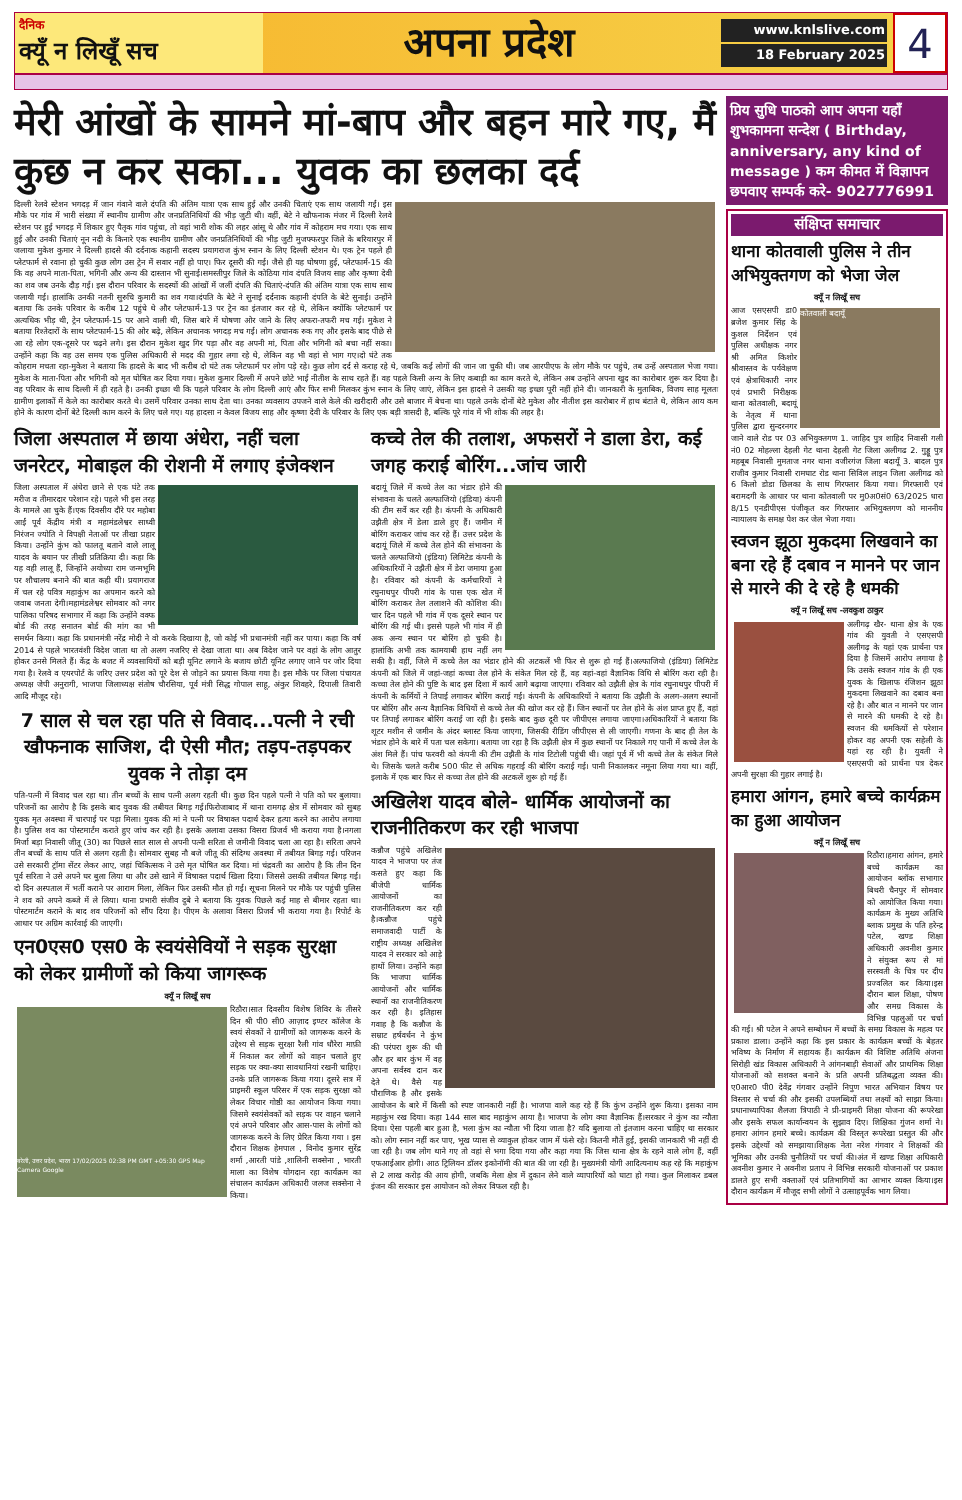दैनिक
क्यूँ न लिखूँ सच
अपना प्रदेश
www.knlslive.com
18 February 2025
4
मेरी आंखों के सामने मां-बाप और बहन मारे गए, मैं कुछ न कर सका... युवक का छलका दर्द
दिल्ली रेलवे स्टेशन भगदड़ में जान गंवाने वाले दंपति की अंतिम यात्रा एक साथ हुई और उनकी चिताएं एक साथ जलायी गईं। इस मौके पर गांव में भारी संख्या में स्थानीय ग्रामीण और जनप्रतिनिधियों की भीड़ जुटी थी। वहीं, बेटे ने खौफनाक मंजर में दिल्ली रेलवे स्टेशन पर हुई भगदड़ में शिकार हुए पैतृक गांव पहुंचा, तो वहां भारी शोक की लहर आंसू थे और गांव में कोहराम मच गया। एक साथ हुई और उनकी चिताएं नून नदी के किनारे एक स्थानीय ग्रामीण और जनप्रतिनिधियों की भीड़ जुटी मुजफ्फरपुर जिले के बरियारपुर में जलाया मुकेश कुमार ने दिल्ली हादसे की दर्दनाक कहानी सदस्य प्रयागराज कुंभ स्नान के लिए दिल्ली स्टेशन थे। एक ट्रेन पहले ही प्लेटफार्म से रवाना हो चुकी कुछ लोग उस ट्रेन में सवार नहीं हो पाए। फिर दूसरी की गई। जैसे ही यह घोषणा हुई, प्लेटफार्म-15 की कि वह अपने माता-पिता, भगिनी और अन्य की दास्तान भी सुनाई।समस्तीपुर जिले के कोठिया गांव दंपति विजय साह और कृष्णा देवी का शव जब उनके दौड़ गई। इस दौरान परिवार के सदस्यों की आंखों में जलीं दंपति की चिताएं-दंपति की अंतिम यात्रा एक साथ साथ जलायी गई। हालांकि उनकी नतनी सुरुचि कुमारी का शव गया।दंपति के बेटे ने सुनाई दर्दनाक कहानी दंपति के बेटे सुनाई। उन्होंने बताया कि उनके परिवार के करीब 12 पहुंचे थे और प्लेटफार्म-13 पर ट्रेन का इंतजार कर रहे थे, लेकिन क्योंकि प्लेटफार्म पर अत्यधिक भीड़ थी, ट्रेन प्लेटफार्म-15 पर आने वाली थी, जिस बारे में घोषणा ओर जाने के लिए अफरा-तफरी मच गई। मुकेश ने बताया रिश्तेदारों के साथ प्लेटफार्म-15 की ओर बढ़े, लेकिन अचानक भगदड़ मच गई। लोग अचानक रुक गए और इसके बाद पीछे से आ रहे लोग एक-दूसरे पर चढ़ने लगे। इस दौरान मुकेश खुद गिर पड़ा और वह अपनी मां, पिता और भगिनी को बचा नहीं सका। उन्होंने कहा कि वह उस समय एक पुलिस अधिकारी से मदद की गुहार लगा रहे थे, लेकिन वह भी वहां से भाग गए।दो घंटे तक कोहराम मचता रहा-मुकेश ने बताया कि हादसे के बाद भी करीब दो घंटे तक प्लेटफार्म पर लोग पड़े रहे। कुछ लोग दर्द से कराह रहे थे, जबकि कई लोगों की जान जा चुकी थी। जब आरपीएफ के लोग मौके पर पहुंचे, तब उन्हें अस्पताल भेजा गया। मुकेश के माता-पिता और भगिनी को मृत घोषित कर दिया गया। मुकेश कुमार दिल्ली में अपने छोटे भाई नीतीश के साथ रहते हैं। वह पहले किसी अन्य के लिए कबाड़ी का काम करते थे, लेकिन अब उन्होंने अपना खुद का कारोबार शुरू कर दिया है। वह परिवार के साथ दिल्ली में ही रहते है। उनकी इच्छा थी कि पहले परिवार के लोग दिल्ली आएं और फिर सभी मिलकर कुंभ स्नान के लिए जाएं, लेकिन इस हादसे ने उसकी यह इच्छा पूरी नहीं होने दी। जानकारी के मुताबिक, विजय साह मूलतः ग्रामीण इलाकों में केले का कारोबार करते थे। उसमें परिवार उनका साथ देता था। उनका व्यवसाय उपजने वाले केले की खरीदारी और उसे बाजार में बेचना था। पहले उनके दोनों बेटे मुकेश और नीतीश इस कारोबार में हाथ बंटाते थे, लेकिन आय कम होने के कारण दोनों बेटे दिल्ली काम करने के लिए चले गए। यह हादसा न केवल विजय साह और कृष्णा देवी के परिवार के लिए एक बड़ी त्रासदी है, बल्कि पूरे गांव में भी शोक की लहर है।
जिला अस्पताल में छाया अंधेरा, नहीं चला जनरेटर, मोबाइल की रोशनी में लगाए इंजेक्शन
जिला अस्पताल में अंधेरा छाने से एक घंटे तक मरीज व तीमारदार परेशान रहे। पहले भी इस तरह के मामले आ चुके हैं।एक दिवसीय दौरे पर महोबा आईं पूर्व केंद्रीय मंत्री व महामंडलेश्वर साध्वी निरंजन ज्योति ने विपक्षी नेताओं पर तीखा प्रहार किया। उन्होंने कुंभ को फालतू बताने वाले लालू यादव के बयान पर तीखी प्रतिक्रिया दी। कहा कि यह वही लालू हैं, जिन्होंने अयोध्या राम जन्मभूमि पर शौचालय बनाने की बात कही थी। प्रयागराज में चल रहे पवित्र महाकुंभ का अपमान करने को जवाब जनता देगी।महामंडलेश्वर सोमवार को नगर पालिका परिषद सभागार में कहा कि उन्होंने वक्फ बोर्ड की तरह सनातन बोर्ड की मांग का भी समर्थन किया। कहा कि प्रधानमंत्री नरेंद्र मोदी ने वो करके दिखाया है, जो कोई भी प्रधानमंत्री नहीं कर पाया। कहा कि वर्ष 2014 से पहले भारतवंशी विदेश जाता था तो अलग नजरिए से देखा जाता था। अब विदेश जाने पर वहां के लोग आतुर होकर उनसे मिलते हैं। केंद्र के बजट में व्यवसायियों को बड़ी यूनिट लगाने के बजाय छोटी यूनिट लगाए जाने पर जोर दिया गया है। रेलवे व एयरपोर्ट के जरिए उत्तर प्रदेश को पूरे देश से जोड़ने का प्रयास किया गया है। इस मौके पर जिला पंचायत अध्यक्ष जेपी अनुरागी, भाजपा जिलाध्यक्ष संतोष चौरसिया, पूर्व मंत्री सिद्ध गोपाल साहू, अंकुर शिवहरे, दिपाली तिवारी आदि मौजूद रहे।
7 साल से चल रहा पति से विवाद...पत्नी ने रची खौफनाक साजिश, दी ऐसी मौत; तड़प-तड़पकर युवक ने तोड़ा दम
पति-पत्नी में विवाद चल रहा था। तीन बच्चों के साथ पत्नी अलग रहती थी। कुछ दिन पहले पत्नी ने पति को घर बुलाया। परिजनों का आरोप है कि इसके बाद युवक की तबीयत बिगड़ गई।फिरोजाबाद में थाना रामगढ़ क्षेत्र में सोमवार को सुबह युवक मृत अवस्था में चारपाई पर पड़ा मिला। युवक की मां ने पत्नी पर विषाक्त पदार्थ देकर हत्या करने का आरोप लगाया है। पुलिस शव का पोस्टमार्टम कराते हुए जांच कर रही है। इसके अलावा उसका विसरा प्रिजर्व भी कराया गया है।नगला मिर्जा बड़ा निवासी जीतू (30) का पिछले सात साल से अपनी पत्नी सरिता से जमीनी विवाद चला आ रहा है। सरिता अपने तीन बच्चों के साथ पति से अलग रहती है। सोमवार सुबह नौ बजे जीतू की संदिग्ध अवस्था में तबीयत बिगड़ गई। परिजन उसे सरकारी ट्रॉमा सेंटर लेकर आए, जहां चिकित्सक ने उसे मृत घोषित कर दिया। मां चंद्रवती का आरोप है कि तीन दिन पूर्व सरिता ने उसे अपने घर बुला लिया था और उसे खाने में विषाक्त पदार्थ खिला दिया। जिससे उसकी तबीयत बिगड़ गई। दो दिन अस्पताल में भर्ती कराने पर आराम मिला, लेकिन फिर उसकी मौत हो गई। सूचना मिलने पर मौके पर पहुंची पुलिस ने शव को अपने कब्जे में ले लिया। थाना प्रभारी संजीव दुबे ने बताया कि युवक पिछले कई माह से बीमार रहता था। पोस्टमार्टम कराने के बाद शव परिजनों को सौंप दिया है। पीएम के अलावा विसरा प्रिजर्व भी कराया गया है। रिपोर्ट के आधार पर अग्रिम कार्रवाई की जाएगी।
एन0एस0 एस0 के स्वयंसेवियों ने सड़क सुरक्षा को लेकर ग्रामीणों को किया जागरूक
क्यूँ न लिखूँ सच
बरेली, उत्तर प्रदेश, भारत 17/02/2025 02:38 PM GMT +05:30 GPS Map Camera Google
रिठौरा।सात दिवसीय विशेष शिविर के तीसरे दिन श्री पी0 सी0 आज़ाद इण्टर कॉलेज के स्वयं सेवकों ने ग्रामीणों को जागरूक करने के उद्देश्य से सड़क सुरक्षा रैली गांव धौरेरा माफ़ी में निकाल कर लोगों को वाहन चलाते हुए सड़क पर क्या-क्या सावधानियां रखनी चाहिए। उनके प्रति जागरूक किया गया। दूसरे सत्र में प्राइमरी स्कूल परिसर में एक सड़क सुरक्षा को लेकर विचार गोष्ठी का आयोजन किया गया। जिसमे स्वयंसेवकों को सड़क पर वाहन चलाने एवं अपने परिवार और आस-पास के लोगों को जागरूक करने के लिए प्रेरित किया गया । इस दौरान शिक्षक हेमपाल , विनोद कुमार सुरेंद्र शर्मा ,आरती पांडे ,शालिनी सक्सेना , भारती माला का विशेष योगदान रहा कार्यक्रम का संचालन कार्यक्रम अधिकारी जलज सक्सेना ने किया।
कच्चे तेल की तलाश, अफसरों ने डाला डेरा, कई जगह कराई बोरिंग...जांच जारी
बदायूं जिले में कच्चे तेल का भंडार होने की संभावना के चलते अल्फाजियो (इंडिया) कंपनी की टीम सर्वे कर रही है। कंपनी के अधिकारी उझैती क्षेत्र में डेला डाले हुए हैं। जमीन में बोरिंग कराकर जांच कर रहे हैं। उत्तर प्रदेश के बदायूं जिले में कच्चे तेल होने की संभावना के चलते अल्फाजियो (इंडिया) लिमिटेड कंपनी के अधिकारियों ने उझैती क्षेत्र में डेरा जमाया हुआ है। रविवार को कंपनी के कर्मचारियों ने रघुनाथपुर पीपरी गांव के पास एक खेत में बोरिंग कराकर तेल तलाशने की कोशिश की। चार दिन पहले भी गांव में एक दूसरे स्थान पर बोरिंग की गई थी। इससे पहले भी गांव में ही अक अन्य स्थान पर बोरिंग हो चुकी है। हालांकि अभी तक कामयाबी हाथ नहीं लग सकी है। वहीं, जिले में कच्चे तेल का भंडार होने की अटकलें भी फिर से शुरू हो गई हैं।अल्फाजियो (इंडिया) लिमिटेड कंपनी को जिले में जहां-जहां कच्चा तेल होने के संकेत मिल रहे हैं, वह वहां-वहां वैज्ञानिक विधि से बोरिंग करा रही है। कच्चा तेल होने की पुष्टि के बाद इस दिशा में कार्य आगे बढ़ाया जाएगा। रविवार को उझैती क्षेत्र के गांव रघुनाथपुर पीपरी में कंपनी के कर्मियों ने तिपाई लगाकर बोरिंग कराई गई। कंपनी के अधिकारियों ने बताया कि उझैती के अलग-अलग स्थानों पर बोरिंग और अन्य वैज्ञानिक विधियों से कच्चे तेल की खोज कर रहे हैं। जिन स्थानों पर तेल होने के अंश प्राप्त हुए हैं, वहां पर तिपाई लगाकर बोरिंग कराई जा रही है। इसके बाद कुछ दूरी पर जीपीएस लगाया जाएगा।अधिकारियों ने बताया कि शूटर मशीन से जमीन के अंदर ब्लास्ट किया जाएगा, जिसकी रीडिंग जीपीएस से ली जाएगी। गणना के बाद ही तेल के भंडार होने के बारे में पता चल सकेगा। बताया जा रहा है कि उझैती क्षेत्र में कुछ स्थानों पर निकाले गए पानी में कच्चे तेल के अंश मिले हैं। पांच फरवरी को कंपनी की टीम उझैती के गांव टिटोली पहुंची थी। जहां पूर्व में भी कच्चे तेल के संकेत मिले थे। जिसके चलते करीब 500 फीट से अधिक गहराई की बोरिंग कराई गई। पानी निकालकर नमूना लिया गया था। वहीं, इलाके में एक बार फिर से कच्चा तेल होने की अटकलें शुरू हो गई हैं।
अखिलेश यादव बोले- धार्मिक आयोजनों का राजनीतिकरण कर रही भाजपा
कन्नौज पहुंचे अखिलेश यादव ने भाजपा पर तंज कसते हुए कहा कि बीजेपी धार्मिक आयोजनों का राजनीतिकरण कर रही है।कन्नौज पहुंचे समाजवादी पार्टी के राष्ट्रीय अध्यक्ष अखिलेश यादव ने सरकार को आड़े हाथों लिया। उन्होंने कहा कि भाजपा धार्मिक आयोजनों और धार्मिक स्थानों का राजनीतिकरण कर रही है। इतिहास गवाह है कि कन्नौज के सम्राट हर्षवर्धन ने कुंभ की परंपरा शुरू की थी और हर बार कुंभ में वह अपना सर्वस्व दान कर देते थे। वैसे यह पौराणिक है और इसके आयोजन के बारे में किसी को स्पष्ट जानकारी नहीं है। भाजपा वाले कह रहे हैं कि कुंभ उन्होंने शुरू किया। इसका नाम महाकुंभ रख दिया। कहा 144 साल बाद महाकुंभ आया है। भाजपा के लोग क्या वैज्ञानिक हैं।सरकार ने कुंभ का न्यौता दिया। ऐसा पहली बार हुआ है, भला कुंभ का न्यौता भी दिया जाता है? यदि बुलाया तो इंतजाम करना चाहिए था सरकार को। लोग स्नान नहीं कर पाए, भूख प्यास से व्याकुल होकर जाम में फंसे रहे। कितनी मौतें हुईं, इसकी जानकारी भी नहीं दी जा रही है। जब लोग थाने गए तो वहां से भगा दिया गया और कहा गया कि जिस थाना क्षेत्र के रहने वाले लोग हैं, वहीं एफआईआर होगी। आठ ट्रिलियन डॉलर इकोनॉमी की बात की जा रही है। मुख्यमंत्री योगी आदित्यनाथ कह रहे कि महाकुंभ से 2 लाख करोड़ की आय होगी, जबकि मेला क्षेत्र में दुकान लेने वाले व्यापारियों को घाटा हो गया। कुल मिलाकर डबल इंजन की सरकार इस आयोजन को लेकर विफल रही है।
प्रिय सुधि पाठको आप अपना यहाँ शुभकामना सन्देश ( Birthday, anniversary, any kind of message ) कम कीमत में विज्ञापन छपवाए सम्पर्क करे- 9027776991
संक्षिप्त समाचार
थाना कोतवाली पुलिस ने तीन अभियुक्तगण को भेजा जेल
क्यूँ न लिखूँ सच
कोतवाली बदायूँ
आज एसएसपी डा0 ब्रजेश कुमार सिंह के कुशल निर्देशन एवं पुलिस अधीक्षक नगर श्री अमित किशोर श्रीवास्तव के पर्यवेक्षण एवं क्षेत्राधिकारी नगर एवं प्रभारी निरीक्षक थाना कोतवाली, बदायूं के नेतृत्व में थाना पुलिस द्वारा सुन्दरनगर जाने वाले रोड पर 03 अभियुक्तगण 1. जाहिद पुत्र शाहिद निवासी गली नं0 02 मोहल्ला देहली गेट थाना देहली गेट जिला अलीगढ 2. गुड्डू पुत्र महबूब निवासी मुमताज नगर थाना वजीरगंज जिला बदायूँ 3. बादल पुत्र राजीव कुमार निवासी रामघाट रोड थाना सिविल लाइन जिला अलीगढ को 6 किलो डोडा छिलका के साथ गिरफ्तार किया गया। गिरफ्तारी एवं बरामदगी के आधार पर थाना कोतवाली पर मु0अ0सं0 63/2025 धारा 8/15 एनडीपीएस पंजीकृत कर गिरफ्तार अभियुक्तगण को माननीय न्यायालय के समक्ष पेश कर जेल भेजा गया।
स्वजन झूठा मुकदमा लिखवाने का बना रहे हैं दबाव न मानने पर जान से मारने की दे रहे है धमकी
क्यूँ न लिखूँ सच -लवकुश ठाकुर
अलीगढ़ खैर- थाना क्षेत्र के एक गांव की युवती ने एसएसपी अलीगढ़ के यहां एक प्रार्थना पत्र दिया है जिसमें आरोप लगाया है कि उसके स्वजन गांव के ही एक युवक के खिलाफ रंजिशन झूठा मुकदमा लिखवाने का दबाव बना रहे है। और बात न मानने पर जान से मारने की धमकी दे रहे है। स्वजन की धमकियों से परेशान होकर वह अपनी एक सहेली के यहां रह रही है। युवती ने एसएसपी को प्रार्थना पत्र देकर अपनी सुरक्षा की गुहार लगाई है।
हमारा आंगन, हमारे बच्चे कार्यक्रम का हुआ आयोजन
क्यूँ न लिखूँ सच
रिठौरा।हमारा आंगन, हमारे बच्चे कार्यक्रम का आयोजन ब्लॉक सभागार बिथरी चैनपुर में सोमवार को आयोजित किया गया। कार्यक्रम के मुख्य अतिथि ब्लाक प्रमुख के पति हरेन्द्र पटेल, खण्ड शिक्षा अधिकारी अवनीश कुमार ने संयुक्त रूप से मां सरस्वती के चित्र पर दीप प्रज्वलित कर किया।इस दौरान बाल शिक्षा, पोषण और समग्र विकास के विभिन्न पहलुओं पर चर्चा की गई। श्री पटेल ने अपने सम्बोधन में बच्चों के समग्र विकास के महत्व पर प्रकाश डाला। उन्होंने कहा कि इस प्रकार के कार्यक्रम बच्चों के बेहतर भविष्य के निर्माण में सहायक हैं। कार्यक्रम की विशिष्ट अतिथि अंजना सिरोही खंड विकास अधिकारी ने आंगनबाड़ी सेवाओं और प्राथमिक शिक्षा योजनाओं को सशक्त बनाने के प्रति अपनी प्रतिबद्धता व्यक्त की। ए0आर0 पी0 देवेंद्र गंगवार उन्होंने निपुण भारत अभियान विषय पर विस्तार से चर्चा की और इसकी उपलब्धियों तथा लक्ष्यों को साझा किया। प्रधानाध्यापिका शैलजा त्रिपाठी ने प्री-प्राइमरी शिक्षा योजना की रूपरेखा और इसके सफल कार्यान्वयन के सुझाव दिए। शिक्षिका गुंजन शर्मा ने।हमारा आंगन हमारे बच्चे। कार्यक्रम की विस्तृत रूपरेखा प्रस्तुत की और इसके उद्देश्यों को समझाया।शिक्षक नेता नरेश गंगवार ने शिक्षकों की भूमिका और उनकी चुनौतियों पर चर्चा की।अंत में खण्ड शिक्षा अधिकारी अवनीश कुमार ने अवनीश प्रताप ने विभिन्न सरकारी योजनाओं पर प्रकाश डालते हुए सभी वक्ताओं एवं प्रतिभागियों का आभार व्यक्त किया।इस दौरान कार्यक्रम में मौजूद सभी लोगों ने उत्साहपूर्वक भाग लिया।